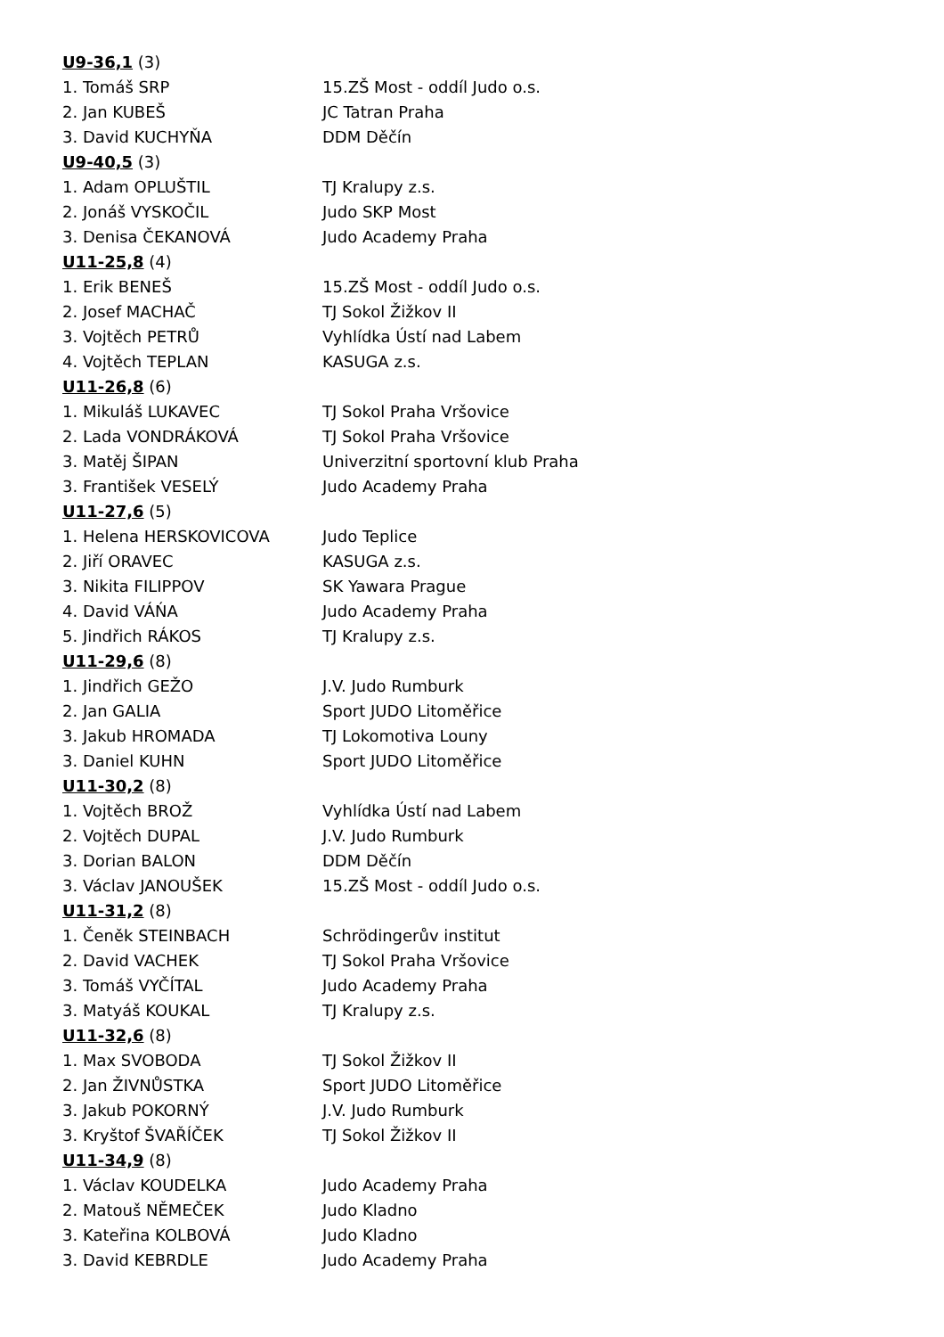| U9-36,1 (3) | |
| 1. Tomáš SRP | 15.ZŠ Most - oddíl Judo o.s. |
| 2. Jan KUBEŠ | JC Tatran Praha |
| 3. David KUCHYŇA | DDM Děčín |
| U9-40,5 (3) | |
| 1. Adam OPLUŠTIL | TJ Kralupy z.s. |
| 2. Jonáš VYSKOČIL | Judo SKP Most |
| 3. Denisa ČEKANOVÁ | Judo Academy Praha |
| U11-25,8 (4) | |
| 1. Erik BENEŠ | 15.ZŠ Most - oddíl Judo o.s. |
| 2. Josef MACHAČ | TJ Sokol Žižkov II |
| 3. Vojtěch PETRŮ | Vyhlídka Ústí nad Labem |
| 4. Vojtěch TEPLAN | KASUGA z.s. |
| U11-26,8 (6) | |
| 1. Mikuláš LUKAVEC | TJ Sokol Praha Vršovice |
| 2. Lada VONDRÁKOVÁ | TJ Sokol Praha Vršovice |
| 3. Matěj ŠIPAN | Univerzitní sportovní klub Praha |
| 3. František VESELÝ | Judo Academy Praha |
| U11-27,6 (5) | |
| 1. Helena HERSKOVICOVA | Judo Teplice |
| 2. Jiří ORAVEC | KASUGA z.s. |
| 3. Nikita FILIPPOV | SK Yawara Prague |
| 4. David VÁŃA | Judo Academy Praha |
| 5. Jindřich RÁKOS | TJ Kralupy z.s. |
| U11-29,6 (8) | |
| 1. Jindřich GEŽO | J.V. Judo Rumburk |
| 2. Jan GALIA | Sport JUDO Litoměřice |
| 3. Jakub HROMADA | TJ Lokomotiva Louny |
| 3. Daniel KUHN | Sport JUDO Litoměřice |
| U11-30,2 (8) | |
| 1. Vojtěch BROŽ | Vyhlídka Ústí nad Labem |
| 2. Vojtěch DUPAL | J.V. Judo Rumburk |
| 3. Dorian BALON | DDM Děčín |
| 3. Václav JANOUŠEK | 15.ZŠ Most - oddíl Judo o.s. |
| U11-31,2 (8) | |
| 1. Čeněk STEINBACH | Schrödingerův institut |
| 2. David VACHEK | TJ Sokol Praha Vršovice |
| 3. Tomáš VYČÍTAL | Judo Academy Praha |
| 3. Matyáš KOUKAL | TJ Kralupy z.s. |
| U11-32,6 (8) | |
| 1. Max SVOBODA | TJ Sokol Žižkov II |
| 2. Jan ŽIVNŮSTKA | Sport JUDO Litoměřice |
| 3. Jakub POKORNÝ | J.V. Judo Rumburk |
| 3. Kryštof ŠVAŘÍČEK | TJ Sokol Žižkov II |
| U11-34,9 (8) | |
| 1. Václav KOUDELKA | Judo Academy Praha |
| 2. Matouš NĚMEČEK | Judo Kladno |
| 3. Kateřina KOLBOVÁ | Judo Kladno |
| 3. David KEBRDLE | Judo Academy Praha |